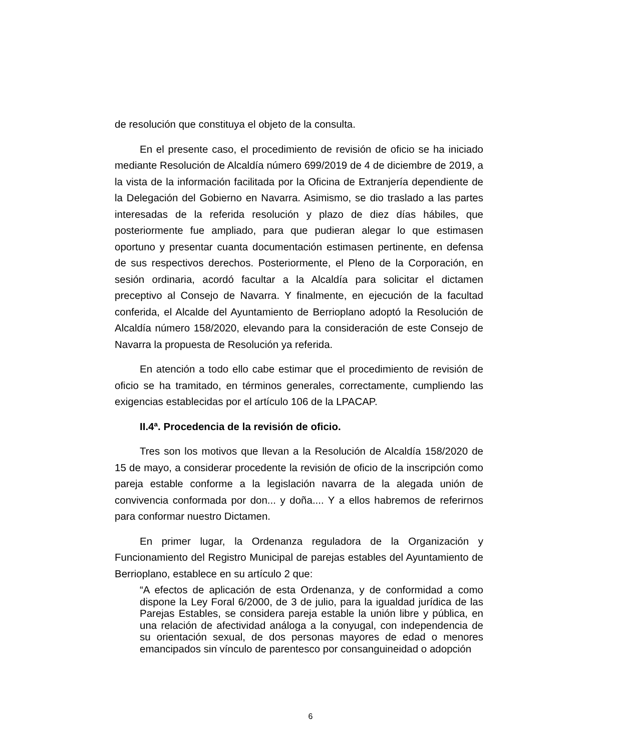de resolución que constituya el objeto de la consulta.
En el presente caso, el procedimiento de revisión de oficio se ha iniciado mediante Resolución de Alcaldía número 699/2019 de 4 de diciembre de 2019, a la vista de la información facilitada por la Oficina de Extranjería dependiente de la Delegación del Gobierno en Navarra. Asimismo, se dio traslado a las partes interesadas de la referida resolución y plazo de diez días hábiles, que posteriormente fue ampliado, para que pudieran alegar lo que estimasen oportuno y presentar cuanta documentación estimasen pertinente, en defensa de sus respectivos derechos. Posteriormente, el Pleno de la Corporación, en sesión ordinaria, acordó facultar a la Alcaldía para solicitar el dictamen preceptivo al Consejo de Navarra. Y finalmente, en ejecución de la facultad conferida, el Alcalde del Ayuntamiento de Berrioplano adoptó la Resolución de Alcaldía número 158/2020, elevando para la consideración de este Consejo de Navarra la propuesta de Resolución ya referida.
En atención a todo ello cabe estimar que el procedimiento de revisión de oficio se ha tramitado, en términos generales, correctamente, cumpliendo las exigencias establecidas por el artículo 106 de la LPACAP.
II.4ª. Procedencia de la revisión de oficio.
Tres son los motivos que llevan a la Resolución de Alcaldía 158/2020 de 15 de mayo, a considerar procedente la revisión de oficio de la inscripción como pareja estable conforme a la legislación navarra de la alegada unión de convivencia conformada por don... y doña.... Y a ellos habremos de referirnos para conformar nuestro Dictamen.
En primer lugar, la Ordenanza reguladora de la Organización y Funcionamiento del Registro Municipal de parejas estables del Ayuntamiento de Berrioplano, establece en su artículo 2 que:
“A efectos de aplicación de esta Ordenanza, y de conformidad a como dispone la Ley Foral 6/2000, de 3 de julio, para la igualdad jurídica de las Parejas Estables, se considera pareja estable la unión libre y pública, en una relación de afectividad análoga a la conyugal, con independencia de su orientación sexual, de dos personas mayores de edad o menores emancipados sin vínculo de parentesco por consanguineidad o adopción
6